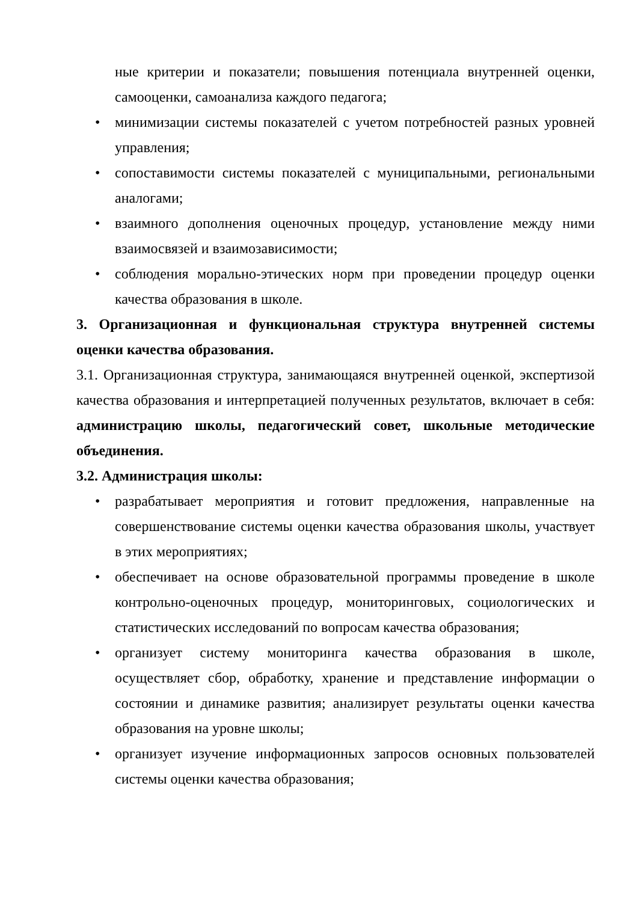ные критерии и показатели; повышения потенциала внутренней оценки, самооценки, самоанализа каждого педагога;
• минимизации системы показателей с учетом потребностей разных уровней управления;
• сопоставимости системы показателей с муниципальными, региональными аналогами;
• взаимного дополнения оценочных процедур, установление между ними взаимосвязей и взаимозависимости;
• соблюдения морально-этических норм при проведении процедур оценки качества образования в школе.
3. Организационная и функциональная структура внутренней системы оценки качества образования.
3.1. Организационная структура, занимающаяся внутренней оценкой, экспертизой качества образования и интерпретацией полученных результатов, включает в себя: администрацию школы, педагогический совет, школьные методические объединения.
3.2. Администрация школы:
• разрабатывает мероприятия и готовит предложения, направленные на совершенствование системы оценки качества образования школы, участвует в этих мероприятиях;
• обеспечивает на основе образовательной программы проведение в школе контрольно-оценочных процедур, мониторинговых, социологических и статистических исследований по вопросам качества образования;
• организует систему мониторинга качества образования в школе, осуществляет сбор, обработку, хранение и представление информации о состоянии и динамике развития; анализирует результаты оценки качества образования на уровне школы;
• организует изучение информационных запросов основных пользователей системы оценки качества образования;